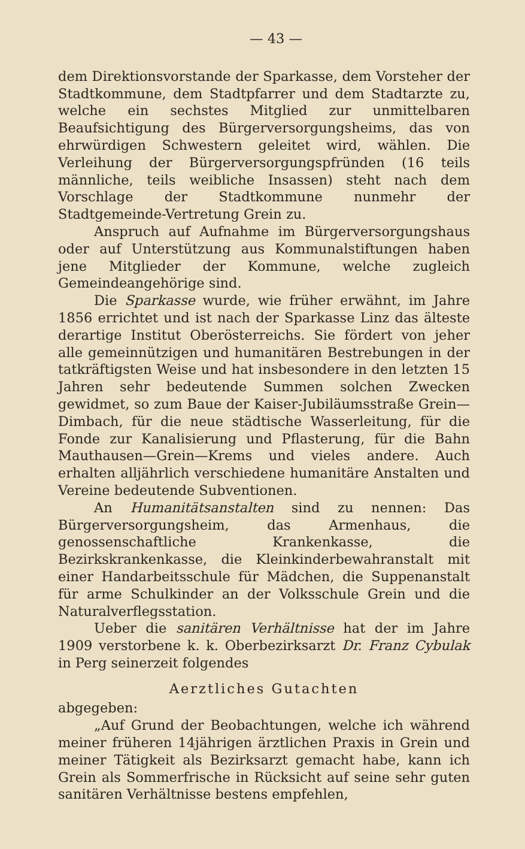— 43 —
dem Direktionsvorstande der Sparkasse, dem Vorsteher der Stadtkommune, dem Stadtpfarrer und dem Stadtarzte zu, welche ein sechstes Mitglied zur unmittelbaren Beaufsichtigung des Bürgerversorgungsheims, das von ehrwürdigen Schwestern geleitet wird, wählen. Die Verleihung der Bürgerversorgungspfründen (16 teils männliche, teils weibliche Insassen) steht nach dem Vorschlage der Stadtkommune nunmehr der Stadtgemeinde-Vertretung Grein zu.
Anspruch auf Aufnahme im Bürgerversorgungshaus oder auf Unterstützung aus Kommunalstiftungen haben jene Mitglieder der Kommune, welche zugleich Gemeindeangehörige sind.
Die Sparkasse wurde, wie früher erwähnt, im Jahre 1856 errichtet und ist nach der Sparkasse Linz das älteste derartige Institut Oberösterreichs. Sie fördert von jeher alle gemeinnützigen und humanitären Bestrebungen in der tatkräftigsten Weise und hat insbesondere in den letzten 15 Jahren sehr bedeutende Summen solchen Zwecken gewidmet, so zum Baue der Kaiser-Jubiläumsstraße Grein—Dimbach, für die neue städtische Wasserleitung, für die Fonde zur Kanalisierung und Pflasterung, für die Bahn Mauthausen—Grein—Krems und vieles andere. Auch erhalten alljährlich verschiedene humanitäre Anstalten und Vereine bedeutende Subventionen.
An Humanitätsanstalten sind zu nennen: Das Bürgerversorgungsheim, das Armenhaus, die genossenschaftliche Krankenkasse, die Bezirkskrankenkasse, die Kleinkinderbewahranstalt mit einer Handarbeitsschule für Mädchen, die Suppenanstalt für arme Schulkinder an der Volksschule Grein und die Naturalverflegsstation.
Ueber die sanitären Verhältnisse hat der im Jahre 1909 verstorbene k. k. Oberbezirksarzt Dr. Franz Cybulak in Perg seinerzeit folgendes
Aerztliches Gutachten
abgegeben:
„Auf Grund der Beobachtungen, welche ich während meiner früheren 14jährigen ärztlichen Praxis in Grein und meiner Tätigkeit als Bezirksarzt gemacht habe, kann ich Grein als Sommerfrische in Rücksicht auf seine sehr guten sanitären Verhältnisse bestens empfehlen,